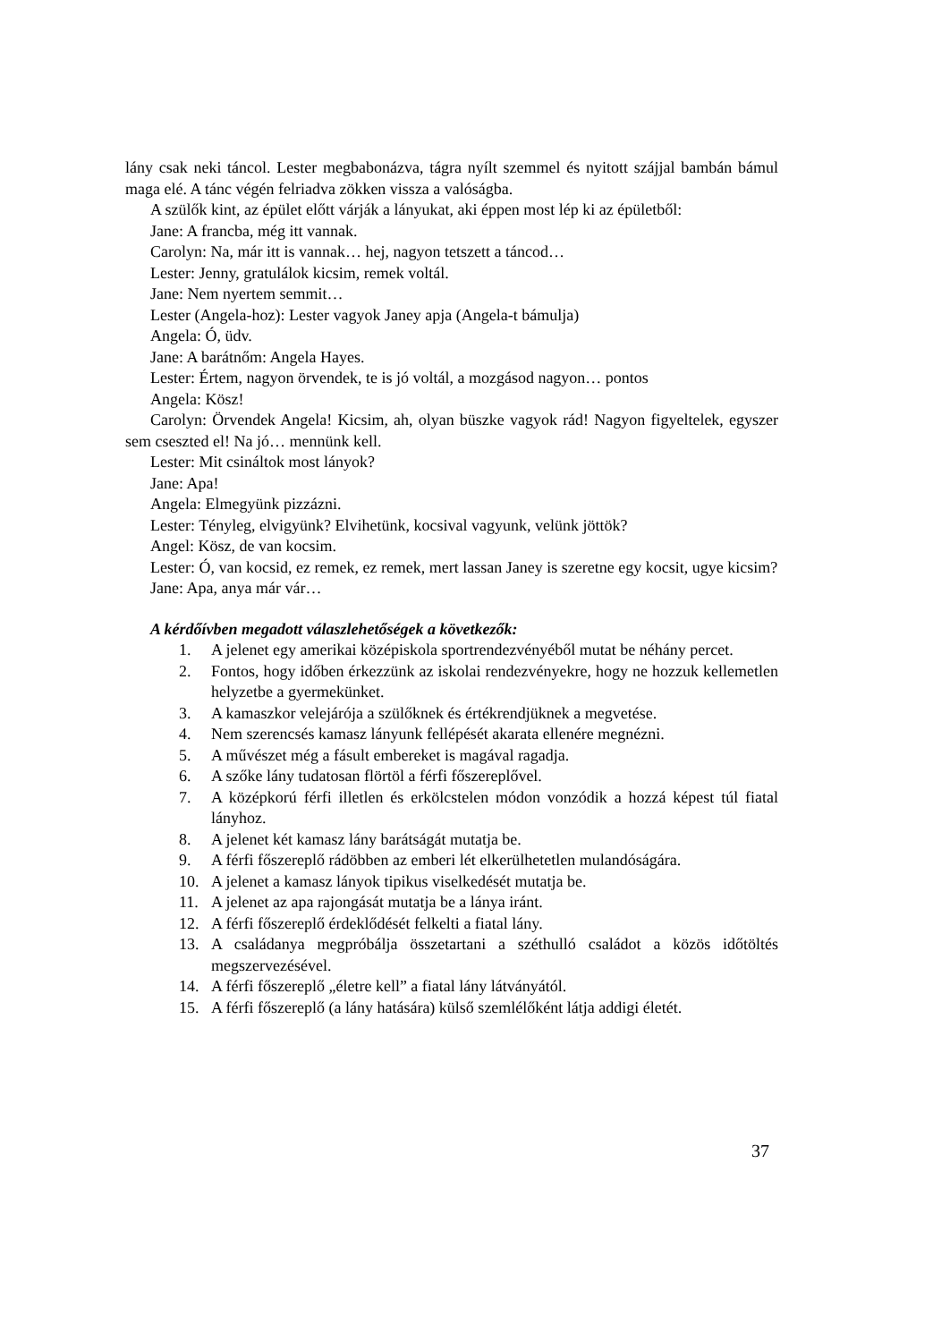lány csak neki táncol. Lester megbabonázva, tágra nyílt szemmel és nyitott szájjal bambán bámul maga elé. A tánc végén felriadva zökken vissza a valóságba.
A szülők kint, az épület előtt várják a lányukat, aki éppen most lép ki az épületből:
Jane: A francba, még itt vannak.
Carolyn: Na, már itt is vannak… hej, nagyon tetszett a táncod…
Lester: Jenny, gratulálok kicsim, remek voltál.
Jane: Nem nyertem semmit…
Lester (Angela-hoz): Lester vagyok Janey apja (Angela-t bámulja)
Angela: Ó, üdv.
Jane: A barátnőm: Angela Hayes.
Lester: Értem, nagyon örvendek, te is jó voltál, a mozgásod nagyon… pontos
Angela: Kösz!
Carolyn: Örvendek Angela! Kicsim, ah, olyan büszke vagyok rád! Nagyon figyeltelek, egyszer sem cseszted el! Na jó… mennünk kell.
Lester: Mit csináltok most lányok?
Jane: Apa!
Angela: Elmegyünk pizzázni.
Lester: Tényleg, elvigyünk? Elvihetünk, kocsival vagyunk, velünk jöttök?
Angel: Kösz, de van kocsim.
Lester: Ó, van kocsid, ez remek, ez remek, mert lassan Janey is szeretne egy kocsit, ugye kicsim?
Jane: Apa, anya már vár…
A kérdőívben megadott válaszlehetőségek a következők:
1. A jelenet egy amerikai középiskola sportrendezvényéből mutat be néhány percet.
2. Fontos, hogy időben érkezzünk az iskolai rendezvényekre, hogy ne hozzuk kellemetlen helyzetbe a gyermekünket.
3. A kamaszkor velejárója a szülőknek és értékrendjüknek a megvetése.
4. Nem szerencsés kamasz lányunk fellépését akarata ellenére megnézni.
5. A művészet még a fásult embereket is magával ragadja.
6. A szőke lány tudatosan flörtöl a férfi főszereplővel.
7. A középkorú férfi illetlen és erkölcstelen módon vonzódik a hozzá képest túl fiatal lányhoz.
8. A jelenet két kamasz lány barátságát mutatja be.
9. A férfi főszereplő rádöbben az emberi lét elkerülhetetlen mulandóságára.
10. A jelenet a kamasz lányok tipikus viselkedését mutatja be.
11. A jelenet az apa rajongását mutatja be a lánya iránt.
12. A férfi főszereplő érdeklődését felkelti a fiatal lány.
13. A családanya megpróbálja összetartani a széthulló családot a közös időtöltés megszervezésével.
14. A férfi főszereplő „életre kell” a fiatal lány látványától.
15. A férfi főszereplő (a lány hatására) külső szemlélőként látja addigi életét.
37